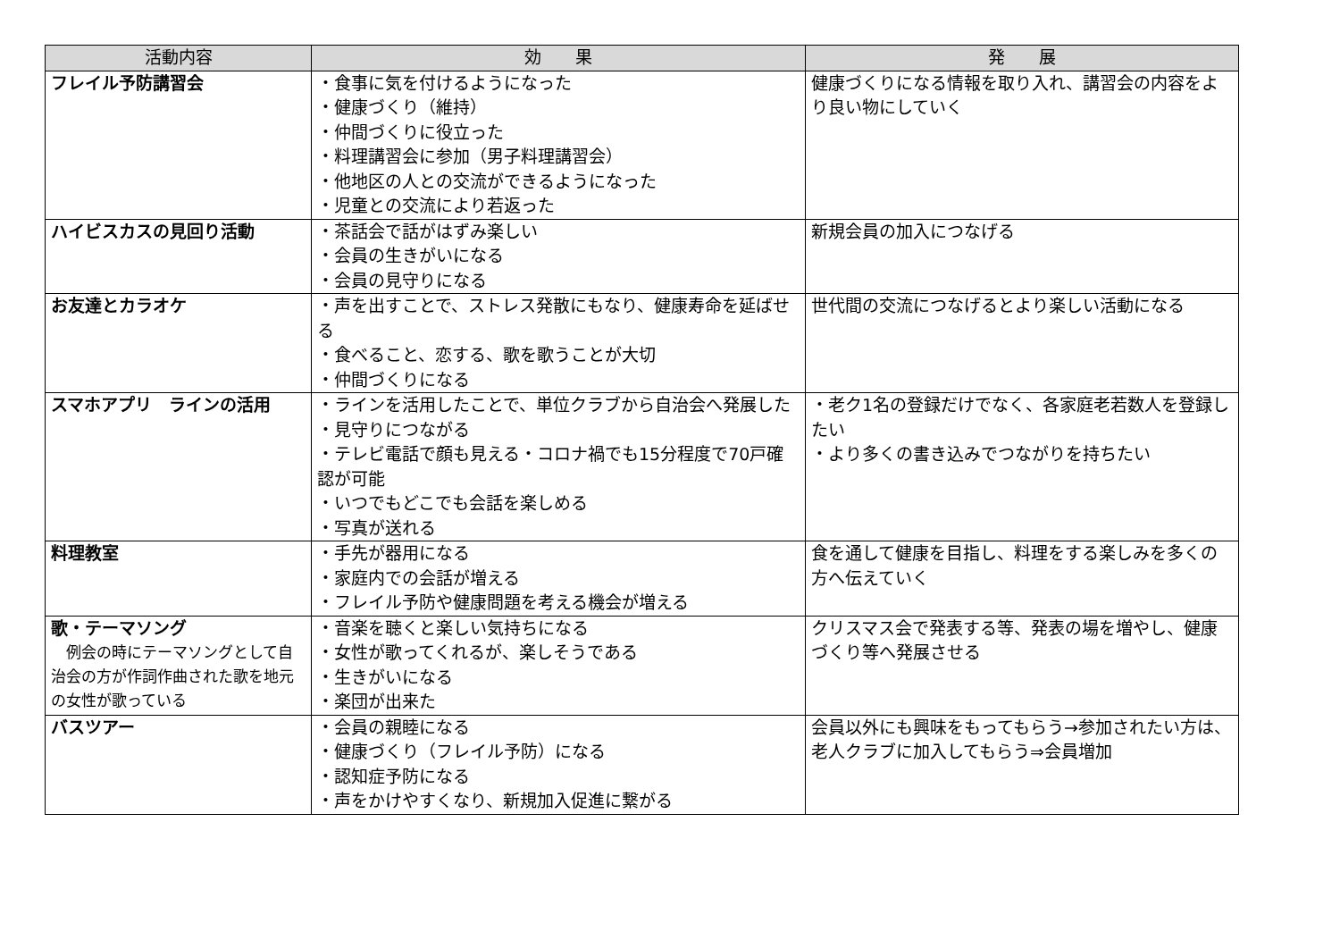| 活動内容 | 効 果 | 発 展 |
| --- | --- | --- |
| フレイル予防講習会 | ・食事に気を付けるようになった ・健康づくり（維持） ・仲間づくりに役立った ・料理講習会に参加（男子料理講習会） ・他地区の人との交流ができるようになった ・児童との交流により若返った | 健康づくりになる情報を取り入れ、講習会の内容をより良い物にしていく |
| ハイビスカスの見回り活動 | ・茶話会で話がはずみ楽しい ・会員の生きがいになる ・会員の見守りになる | 新規会員の加入につなげる |
| お友達とカラオケ | ・声を出すことで、ストレス発散にもなり、健康寿命を延ばせる ・食べること、恋する、歌を歌うことが大切 ・仲間づくりになる | 世代間の交流につなげるとより楽しい活動になる |
| スマホアプリ ラインの活用 | ・ラインを活用したことで、単位クラブから自治会へ発展した ・見守りにつながる ・テレビ電話で顔も見える・コロナ禍でも15分程度で70戸確認が可能 ・いつでもどこでも会話を楽しめる ・写真が送れる | ・老ク1名の登録だけでなく、各家庭老若数人を登録したい ・より多くの書き込みでつながりを持ちたい |
| 料理教室 | ・手先が器用になる ・家庭内での会話が増える ・フレイル予防や健康問題を考える機会が増える | 食を通して健康を目指し、料理をする楽しみを多くの方へ伝えていく |
| 歌・テーマソング 例会の時にテーマソングとして自治会の方が作詞作曲された歌を地元の女性が歌っている | ・音楽を聴くと楽しい気持ちになる ・女性が歌ってくれるが、楽しそうである ・生きがいになる ・楽団が出来た | クリスマス会で発表する等、発表の場を増やし、健康づくり等へ発展させる |
| バスツアー | ・会員の親睦になる ・健康づくり（フレイル予防）になる ・認知症予防になる ・声をかけやすくなり、新規加入促進に繋がる | 会員以外にも興味をもってもらう→参加されたい方は、老人クラブに加入してもらう⇒会員増加 |